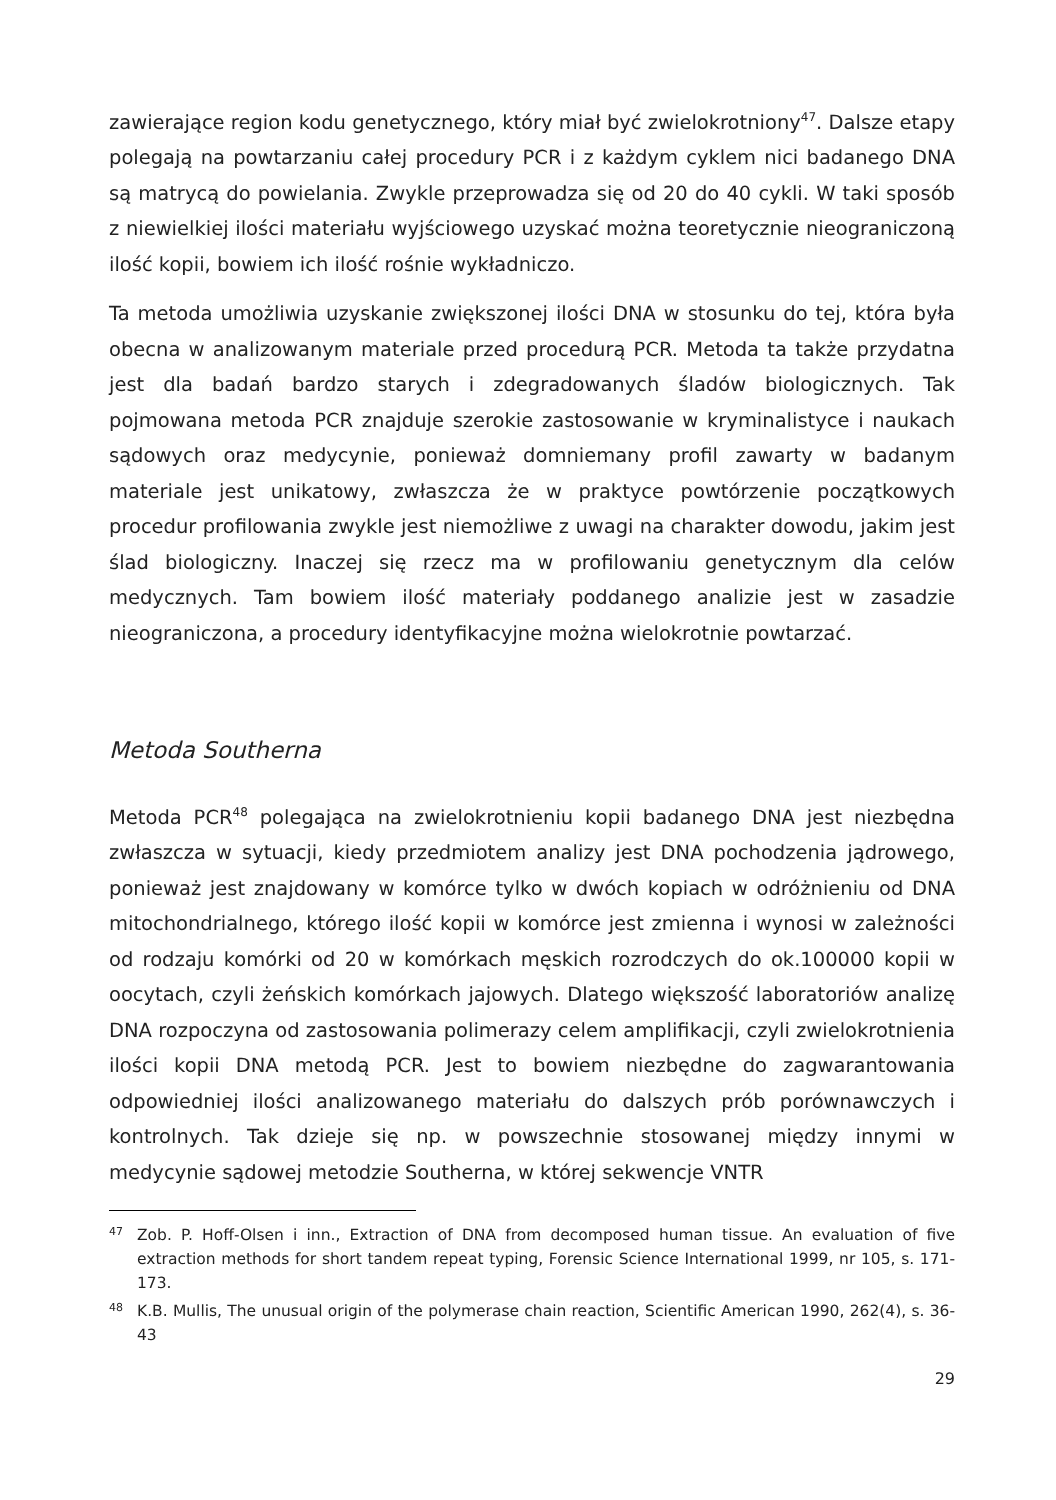zawierające region kodu genetycznego, który miał być zwielokrotniony<sup>47</sup>. Dalsze etapy polegają na powtarzaniu całej procedury PCR i z każdym cyklem nici badanego DNA są matrycą do powielania. Zwykle przeprowadza się od 20 do 40 cykli. W taki sposób z niewielkiej ilości materiału wyjściowego uzyskać można teoretycznie nieograniczoną ilość kopii, bowiem ich ilość rośnie wykładniczo.
Ta metoda umożliwia uzyskanie zwiększonej ilości DNA w stosunku do tej, która była obecna w analizowanym materiale przed procedurą PCR. Metoda ta także przydatna jest dla badań bardzo starych i zdegradowanych śladów biologicznych. Tak pojmowana metoda PCR znajduje szerokie zastosowanie w kryminalistyce i naukach sądowych oraz medycynie, ponieważ domniemany profil zawarty w badanym materiale jest unikatowy, zwłaszcza że w praktyce powtórzenie początkowych procedur profilowania zwykle jest niemożliwe z uwagi na charakter dowodu, jakim jest ślad biologiczny. Inaczej się rzecz ma w profilowaniu genetycznym dla celów medycznych. Tam bowiem ilość materiały poddanego analizie jest w zasadzie nieograniczona, a procedury identyfikacyjne można wielokrotnie powtarzać.
Metoda Southerna
Metoda PCR<sup>48</sup> polegająca na zwielokrotnieniu kopii badanego DNA jest niezbędna zwłaszcza w sytuacji, kiedy przedmiotem analizy jest DNA pochodzenia jądrowego, ponieważ jest znajdowany w komórce tylko w dwóch kopiach w odróżnieniu od DNA mitochondrialnego, którego ilość kopii w komórce jest zmienna i wynosi w zależności od rodzaju komórki od 20 w komórkach męskich rozrodczych do ok.100000 kopii w oocytach, czyli żeńskich komórkach jajowych. Dlatego większość laboratoriów analizę DNA rozpoczyna od zastosowania polimerazy celem amplifikacji, czyli zwielokrotnienia ilości kopii DNA metodą PCR. Jest to bowiem niezbędne do zagwarantowania odpowiedniej ilości analizowanego materiału do dalszych prób porównawczych i kontrolnych. Tak dzieje się np. w powszechnie stosowanej między innymi w medycynie sądowej metodzie Southerna, w której sekwencje VNTR
47 Zob. P. Hoff-Olsen i inn., Extraction of DNA from decomposed human tissue. An evaluation of five extraction methods for short tandem repeat typing, Forensic Science International 1999, nr 105, s. 171-173.
48 K.B. Mullis, The unusual origin of the polymerase chain reaction, Scientific American 1990, 262(4), s. 36-43
29